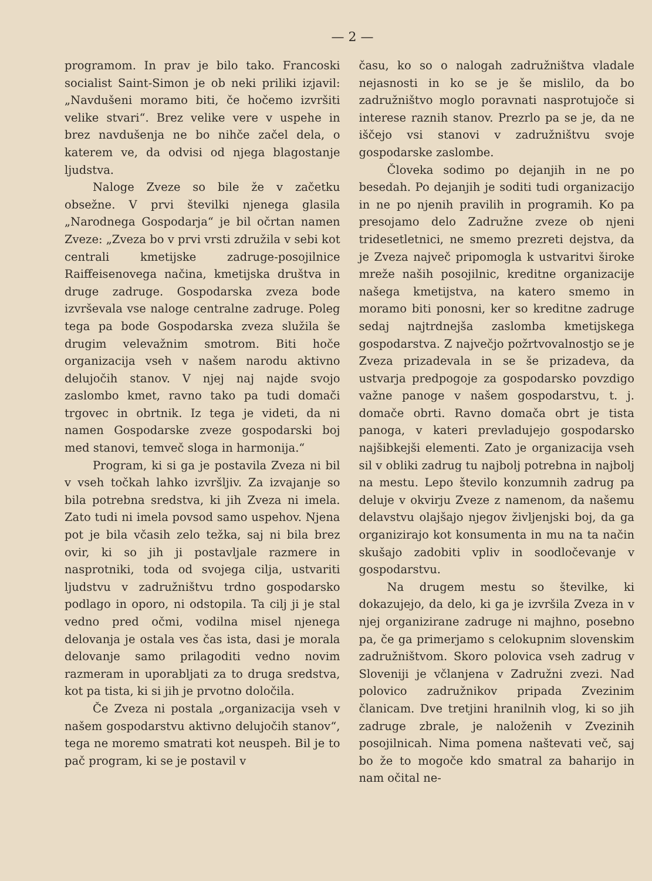— 2 —
programom. In prav je bilo tako. Francoski socialist Saint-Simon je ob neki priliki izjavil: „Navdušeni moramo biti, če hočemo izvršiti velike stvari“. Brez velike vere v uspehe in brez navdušenja ne bo nihče začel dela, o katerem ve, da odvisi od njega blagostanje ljudstva.
Naloge Zveze so bile že v začetku obsežne. V prvi številki njenega glasila „Narodnega Gospodarja“ je bil očrtan namen Zveze: „Zveza bo v prvi vrsti združila v sebi kot centrali kmetijske zadruge-posojilnice Raiffeisenovega načina, kmetijska društva in druge zadruge. Gospodarska zveza bode izvrševala vse naloge centralne zadruge. Poleg tega pa bode Gospodarska zveza služila še drugim velevažnim smotrom. Biti hoče organizacija vseh v našem narodu aktivno delujočih stanov. V njej naj najde svojo zaslombo kmet, ravno tako pa tudi domači trgovec in obrtnik. Iz tega je videti, da ni namen Gospodarske zveze gospodarski boj med stanovi, temveč sloga in harmonija.“
Program, ki si ga je postavila Zveza ni bil v vseh točkah lahko izvršljiv. Za izvajanje so bila potrebna sredstva, ki jih Zveza ni imela. Zato tudi ni imela povsod samo uspehov. Njena pot je bila včasih zelo težka, saj ni bila brez ovir, ki so jih ji postavljale razmere in nasprotniki, toda od svojega cilja, ustvariti ljudstvu v zadružništvu trdno gospodarsko podlago in oporo, ni odstopila. Ta cilj ji je stal vedno pred očmi, vodilna misel njenega delovanja je ostala ves čas ista, dasi je morala delovanje samo prilagoditi vedno novim razmeram in uporabljati za to druga sredstva, kot pa tista, ki si jih je prvotno določila.
Če Zveza ni postala „organizacija vseh v našem gospodarstvu aktivno delujočih stanov“, tega ne moremo smatrati kot neuspeh. Bil je to pač program, ki se je postavil v
času, ko so o nalogah zadružništva vladale nejasnosti in ko se je še mislilo, da bo zadružništvo moglo poravnati nasprotujoče si interese raznih stanov. Prezrlo pa se je, da ne iščejo vsi stanovi v zadružništvu svoje gospodarske zaslombe.
Človeka sodimo po dejanjih in ne po besedah. Po dejanjih je soditi tudi organizacijo in ne po njenih pravilih in programih. Ko pa presojamo delo Zadružne zveze ob njeni tridesetletnici, ne smemo prezreti dejstva, da je Zveza največ pripomogla k ustvaritvi široke mreže naših posojilnic, kreditne organizacije našega kmetijstva, na katero smemo in moramo biti ponosni, ker so kreditne zadruge sedaj najtrdnejša zaslomba kmetijskega gospodarstva. Z največjo požrtvovalnostjo se je Zveza prizadevala in se še prizadeva, da ustvarja predpogoje za gospodarsko povzdigo važne panoge v našem gospodarstvu, t. j. domače obrti. Ravno domača obrt je tista panoga, v kateri prevladujejo gospodarsko najšibkejši elementi. Zato je organizacija vseh sil v obliki zadrug tu najbolj potrebna in najbolj na mestu. Lepo število konzumnih zadrug pa deluje v okvirju Zveze z namenom, da našemu delavstvu olajšajo njegov življenjski boj, da ga organizirajo kot konsumenta in mu na ta način skušajo zadobiti vpliv in soodločevanje v gospodarstvu.
Na drugem mestu so številke, ki dokazujejo, da delo, ki ga je izvršila Zveza in v njej organizirane zadruge ni majhno, posebno pa, če ga primerjamo s celokupnim slovenskim zadružništvom. Skoro polovica vseh zadrug v Sloveniji je včlanjena v Zadružni zvezi. Nad polovico zadružnikov pripada Zvezinim članicam. Dve tretjini hranilnih vlog, ki so jih zadruge zbrale, je naloženih v Zvezinih posojilnicah. Nima pomena naštevati več, saj bo že to mogoče kdo smatral za baharijo in nam očital ne-